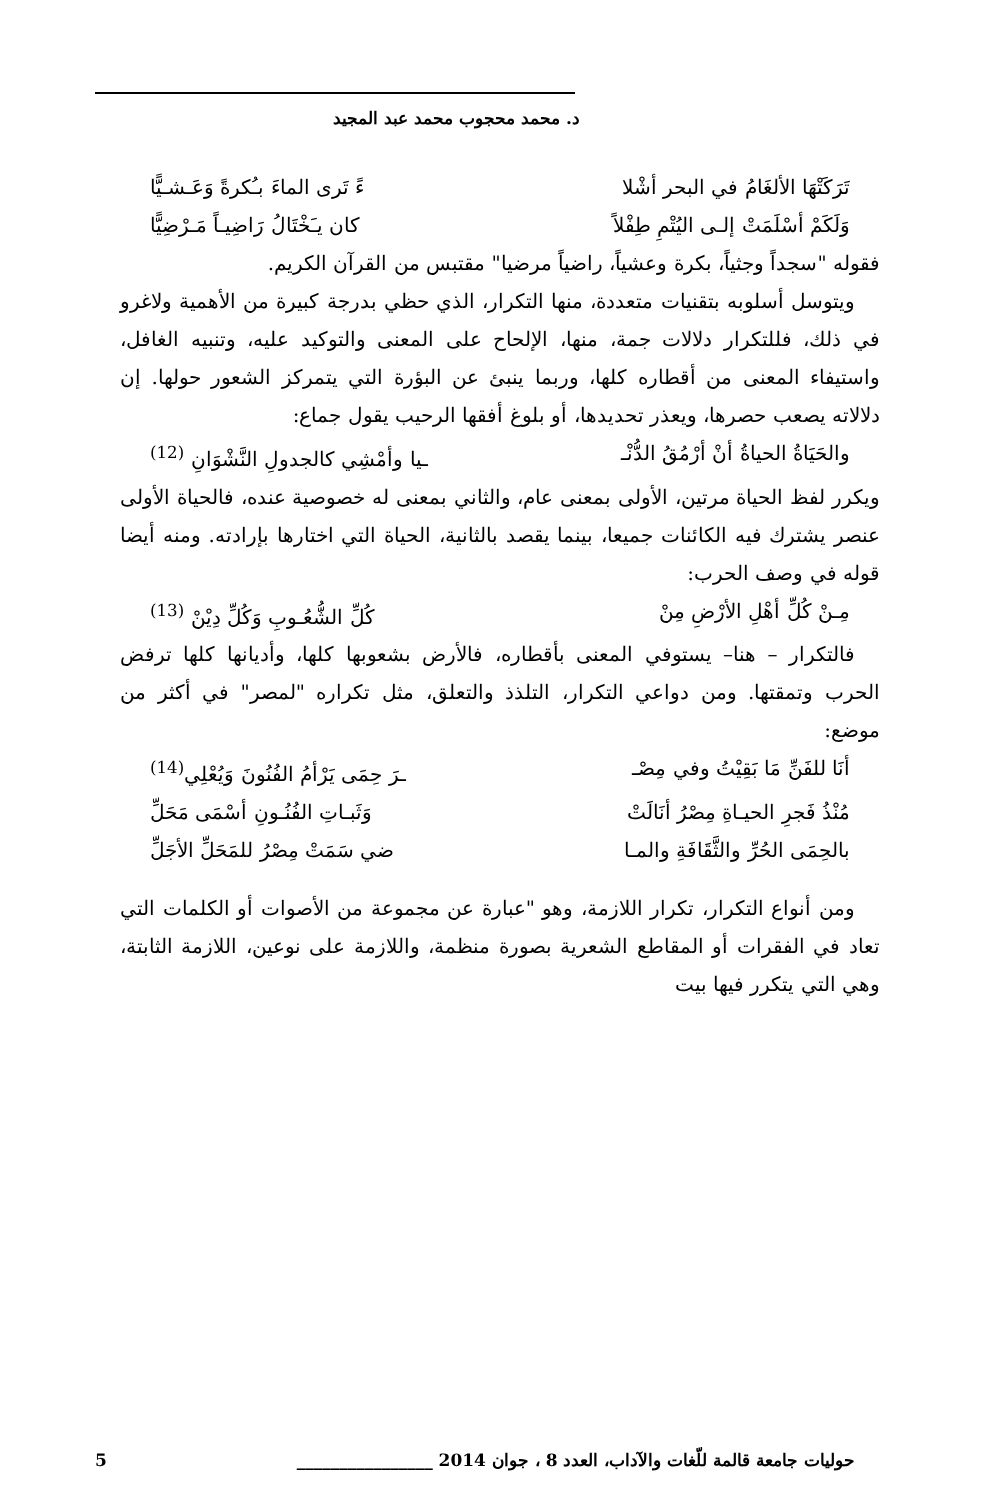د. محمد محجوب محمد عبد المجيد
تَرَكَتْهَا الألغَامُ في البحر أشْلا ءً تَرى الماءَ بـُكرةً وَعَـشـيًّا
وَلَكَمْ أسْلَمَتْ إلـى اليُتْمِ طِفْلاً كان يـَخْتَالُ رَاضِيـاً مَـرْضِيًّا
فقوله "سجداً وجثياً، بكرة وعشياً، راضياً مرضيا" مقتبس من القرآن الكريم.
ويتوسل أسلوبه بتقنيات متعددة، منها التكرار، الذي حظي بدرجة كبيرة من الأهمية ولاغرو في ذلك، فللتكرار دلالات جمة، منها، الإلحاح على المعنى والتوكيد عليه، وتنبيه الغافل، واستيفاء المعنى من أقطاره كلها، وربما ينبئ عن البؤرة التي يتمركز الشعور حولها. إن دلالاته يصعب حصرها، ويعذر تحديدها، أو بلوغ أفقها الرحيب يقول جماع:
والحَيَاةُ الحياةُ أنْ أرْمُقُ الدُّنْـ ـيا وأمْشِي كالجدولِ النَّشْوَانِ <sup>(12)</sup>
ويكرر لفظ الحياة مرتين، الأولى بمعنى عام، والثاني بمعنى له خصوصية عنده، فالحياة الأولى عنصر يشترك فيه الكائنات جميعا، بينما يقصد بالثانية، الحياة التي اختارها بإرادته. ومنه أيضا قوله في وصف الحرب:
مِـنْ كُلِّ أهْلِ الأرْضِ مِنْ كُلِّ الشُّعُـوبِ وَكُلِّ دِيْنْ <sup>(13)</sup>
فالتكرار – هنا– يستوفي المعنى بأقطاره، فالأرض بشعوبها كلها، وأديانها كلها ترفض الحرب وتمقتها. ومن دواعي التكرار، التلذذ والتعلق، مثل تكراره "لمصر" في أكثر من موضع:
أنَا للفَنِّ مَا بَقِيْتُ وفي مِصْـ ـرَ حِمَى يَرْأمُ الفُنُونَ وَيُعْلِي<sup>(14)</sup>
مُنْذُ فَجرِ الحيـاةِ مِصْرُ أنَالَتْ وَثَبـاتِ الفُنُـونِ أسْمَى مَحَلِّ
بالحِمَى الحُرِّ والثَّقَافَةِ والمـا ضي سَمَتْ مِصْرُ للمَحَلِّ الأجَلِّ
ومن أنواع التكرار، تكرار اللازمة، وهو "عبارة عن مجموعة من الأصوات أو الكلمات التي تعاد في الفقرات أو المقاطع الشعرية بصورة منظمة، واللازمة على نوعين، اللازمة الثابتة، وهي التي يتكرر فيها بيت
حوليات جامعة قالمة للّغات والآداب، العدد 8 ، جوان 2014 ________________ 5